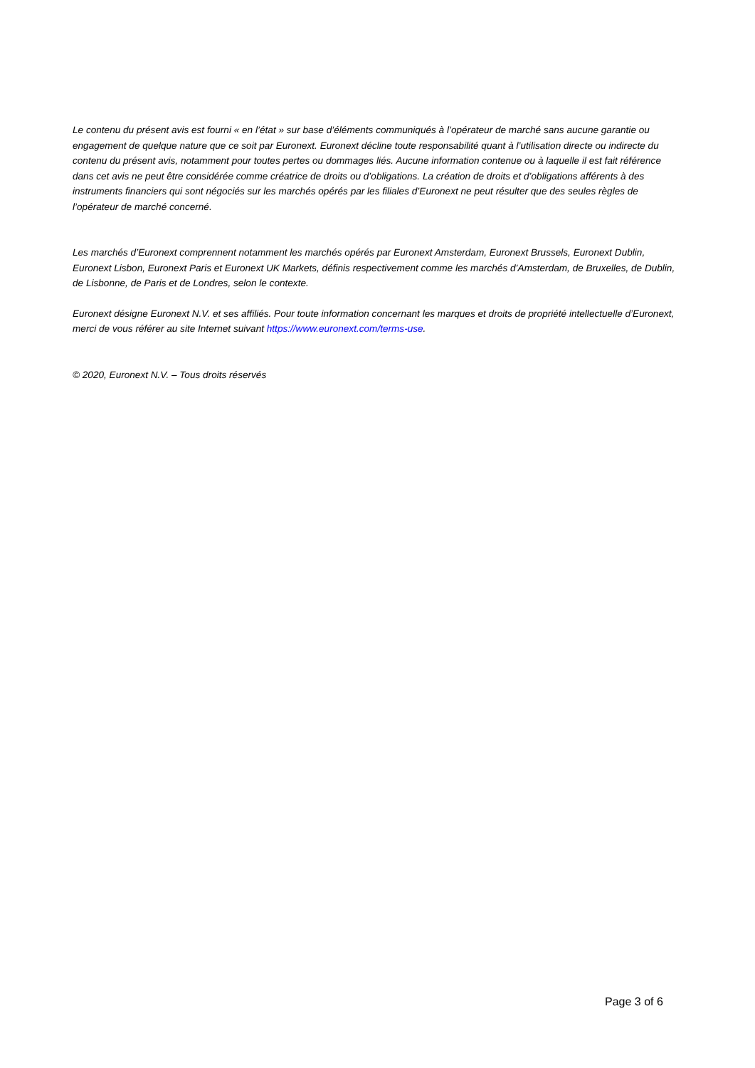Le contenu du présent avis est fourni « en l’état » sur base d’éléments communiqués à l’opérateur de marché sans aucune garantie ou engagement de quelque nature que ce soit par Euronext. Euronext décline toute responsabilité quant à l’utilisation directe ou indirecte du contenu du présent avis, notamment pour toutes pertes ou dommages liés. Aucune information contenue ou à laquelle il est fait référence dans cet avis ne peut être considérée comme créatrice de droits ou d’obligations. La création de droits et d’obligations afférents à des instruments financiers qui sont négociés sur les marchés opérés par les filiales d’Euronext ne peut résulter que des seules règles de l’opérateur de marché concerné.
Les marchés d’Euronext comprennent notamment les marchés opérés par Euronext Amsterdam, Euronext Brussels, Euronext Dublin, Euronext Lisbon, Euronext Paris et Euronext UK Markets, définis respectivement comme les marchés d’Amsterdam, de Bruxelles, de Dublin, de Lisbonne, de Paris et de Londres, selon le contexte.
Euronext désigne Euronext N.V. et ses affiliés. Pour toute information concernant les marques et droits de propriété intellectuelle d’Euronext, merci de vous référer au site Internet suivant https://www.euronext.com/terms-use.
© 2020, Euronext N.V. – Tous droits réservés
Page 3 of 6